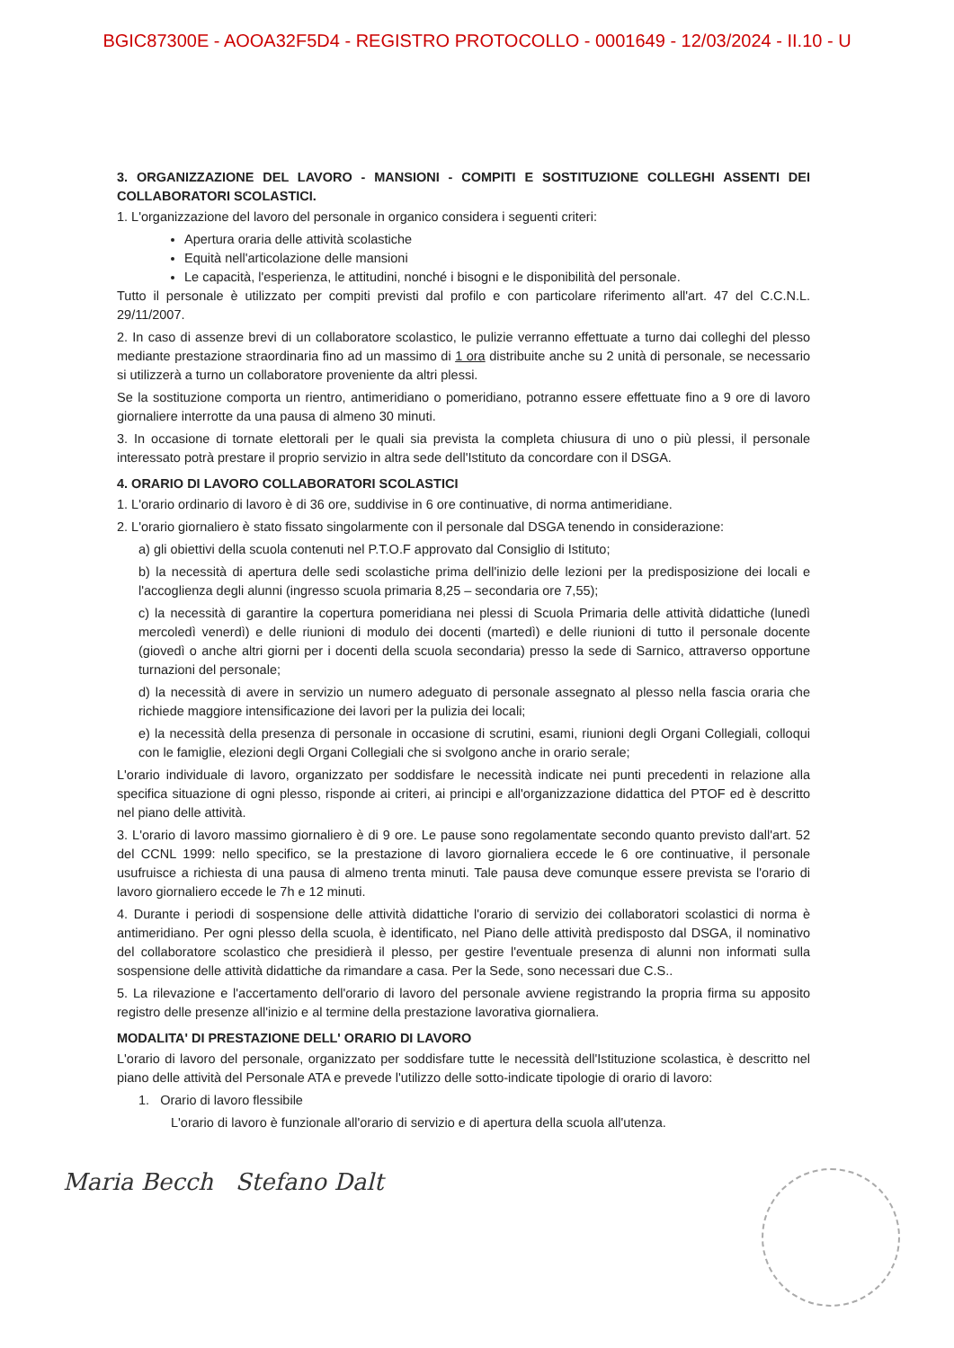BGIC87300E - AOOA32F5D4 - REGISTRO PROTOCOLLO - 0001649 - 12/03/2024 - II.10 - U
3. ORGANIZZAZIONE DEL LAVORO - MANSIONI - COMPITI E SOSTITUZIONE COLLEGHI ASSENTI DEI COLLABORATORI SCOLASTICI.
1. L'organizzazione del lavoro del personale in organico considera i seguenti criteri:
Apertura oraria delle attività scolastiche
Equità nell'articolazione delle mansioni
Le capacità, l'esperienza, le attitudini, nonché i bisogni e le disponibilità del personale.
Tutto il personale è utilizzato per compiti previsti dal profilo e con particolare riferimento all'art. 47 del C.C.N.L. 29/11/2007.
2. In caso di assenze brevi di un collaboratore scolastico, le pulizie verranno effettuate a turno dai colleghi del plesso mediante prestazione straordinaria fino ad un massimo di 1 ora distribuite anche su 2 unità di personale, se necessario si utilizzerà a turno un collaboratore proveniente da altri plessi.
Se la sostituzione comporta un rientro, antimeridiano o pomeridiano, potranno essere effettuate fino a 9 ore di lavoro giornaliere interrotte da una pausa di almeno 30 minuti.
3. In occasione di tornate elettorali per le quali sia prevista la completa chiusura di uno o più plessi, il personale interessato potrà prestare il proprio servizio in altra sede dell'Istituto da concordare con il DSGA.
4. ORARIO DI LAVORO COLLABORATORI SCOLASTICI
1. L'orario ordinario di lavoro è di 36 ore, suddivise in 6 ore continuative, di norma antimeridiane.
2. L'orario giornaliero è stato fissato singolarmente con il personale dal DSGA tenendo in considerazione:
a) gli obiettivi della scuola contenuti nel P.T.O.F approvato dal Consiglio di Istituto;
b) la necessità di apertura delle sedi scolastiche prima dell'inizio delle lezioni per la predisposizione dei locali e l'accoglienza degli alunni (ingresso scuola primaria 8,25 – secondaria ore 7,55);
c) la necessità di garantire la copertura pomeridiana nei plessi di Scuola Primaria delle attività didattiche (lunedì mercoledì venerdì) e delle riunioni di modulo dei docenti (martedì) e delle riunioni di tutto il personale docente (giovedì o anche altri giorni per i docenti della scuola secondaria) presso la sede di Sarnico, attraverso opportune turnazioni del personale;
d) la necessità di avere in servizio un numero adeguato di personale assegnato al plesso nella fascia oraria che richiede maggiore intensificazione dei lavori per la pulizia dei locali;
e) la necessità della presenza di personale in occasione di scrutini, esami, riunioni degli Organi Collegiali, colloqui con le famiglie, elezioni degli Organi Collegiali che si svolgono anche in orario serale;
L'orario individuale di lavoro, organizzato per soddisfare le necessità indicate nei punti precedenti in relazione alla specifica situazione di ogni plesso, risponde ai criteri, ai principi e all'organizzazione didattica del PTOF ed è descritto nel piano delle attività.
3. L'orario di lavoro massimo giornaliero è di 9 ore. Le pause sono regolamentate secondo quanto previsto dall'art. 52 del CCNL 1999: nello specifico, se la prestazione di lavoro giornaliera eccede le 6 ore continuative, il personale usufruisce a richiesta di una pausa di almeno trenta minuti. Tale pausa deve comunque essere prevista se l'orario di lavoro giornaliero eccede le 7h e 12 minuti.
4. Durante i periodi di sospensione delle attività didattiche l'orario di servizio dei collaboratori scolastici di norma è antimeridiano. Per ogni plesso della scuola, è identificato, nel Piano delle attività predisposto dal DSGA, il nominativo del collaboratore scolastico che presidierà il plesso, per gestire l'eventuale presenza di alunni non informati sulla sospensione delle attività didattiche da rimandare a casa. Per la Sede, sono necessari due C.S..
5. La rilevazione e l'accertamento dell'orario di lavoro del personale avviene registrando la propria firma su apposito registro delle presenze all'inizio e al termine della prestazione lavorativa giornaliera.
MODALITA' DI PRESTAZIONE DELL' ORARIO DI LAVORO
L'orario di lavoro del personale, organizzato per soddisfare tutte le necessità dell'Istituzione scolastica, è descritto nel piano delle attività del Personale ATA e prevede l'utilizzo delle sotto-indicate tipologie di orario di lavoro:
1. Orario di lavoro flessibile
L'orario di lavoro è funzionale all'orario di servizio e di apertura della scuola all'utenza.
Maria Becch Stefano Dalt